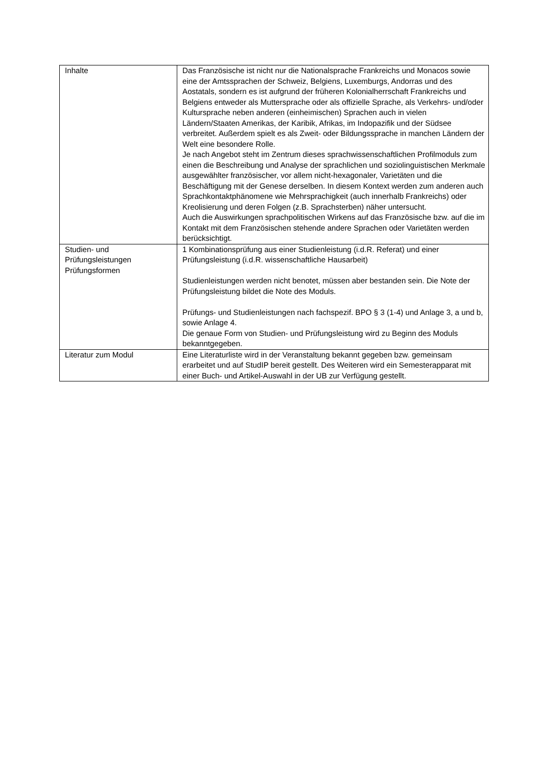| Inhalte | Das Französische ist nicht nur die Nationalsprache Frankreichs und Monacos sowie eine der Amtssprachen der Schweiz, Belgiens, Luxemburgs, Andorras und des Aostatals, sondern es ist aufgrund der früheren Kolonialherrschaft Frankreichs und Belgiens entweder als Muttersprache oder als offizielle Sprache, als Verkehrs- und/oder Kultursprache neben anderen (einheimischen) Sprachen auch in vielen Ländern/Staaten Amerikas, der Karibik, Afrikas, im Indopazifik und der Südsee verbreitet. Außerdem spielt es als Zweit- oder Bildungssprache in manchen Ländern der Welt eine besondere Rolle. Je nach Angebot steht im Zentrum dieses sprachwissenschaftlichen Profilmoduls zum einen die Beschreibung und Analyse der sprachlichen und soziolinguistischen Merkmale ausgewählter französischer, vor allem nicht-hexagonaler, Varietäten und die Beschäftigung mit der Genese derselben. In diesem Kontext werden zum anderen auch Sprachkontaktphänomene wie Mehrsprachigkeit (auch innerhalb Frankreichs) oder Kreolisierung und deren Folgen (z.B. Sprachsterben) näher untersucht. Auch die Auswirkungen sprachpolitischen Wirkens auf das Französische bzw. auf die im Kontakt mit dem Französischen stehende andere Sprachen oder Varietäten werden berücksichtigt. |
| Studien- und Prüfungsleistungen Prüfungsformen | 1 Kombinationsprüfung aus einer Studienleistung (i.d.R. Referat) und einer Prüfungsleistung (i.d.R. wissenschaftliche Hausarbeit) Studienleistungen werden nicht benotet, müssen aber bestanden sein. Die Note der Prüfungsleistung bildet die Note des Moduls. Prüfungs- und Studienleistungen nach fachspezif. BPO § 3 (1-4) und Anlage 3, a und b, sowie Anlage 4. Die genaue Form von Studien- und Prüfungsleistung wird zu Beginn des Moduls bekanntgegeben. |
| Literatur zum Modul | Eine Literaturliste wird in der Veranstaltung bekannt gegeben bzw. gemeinsam erarbeitet und auf StudIP bereit gestellt. Des Weiteren wird ein Semesterapparat mit einer Buch- und Artikel-Auswahl in der UB zur Verfügung gestellt. |